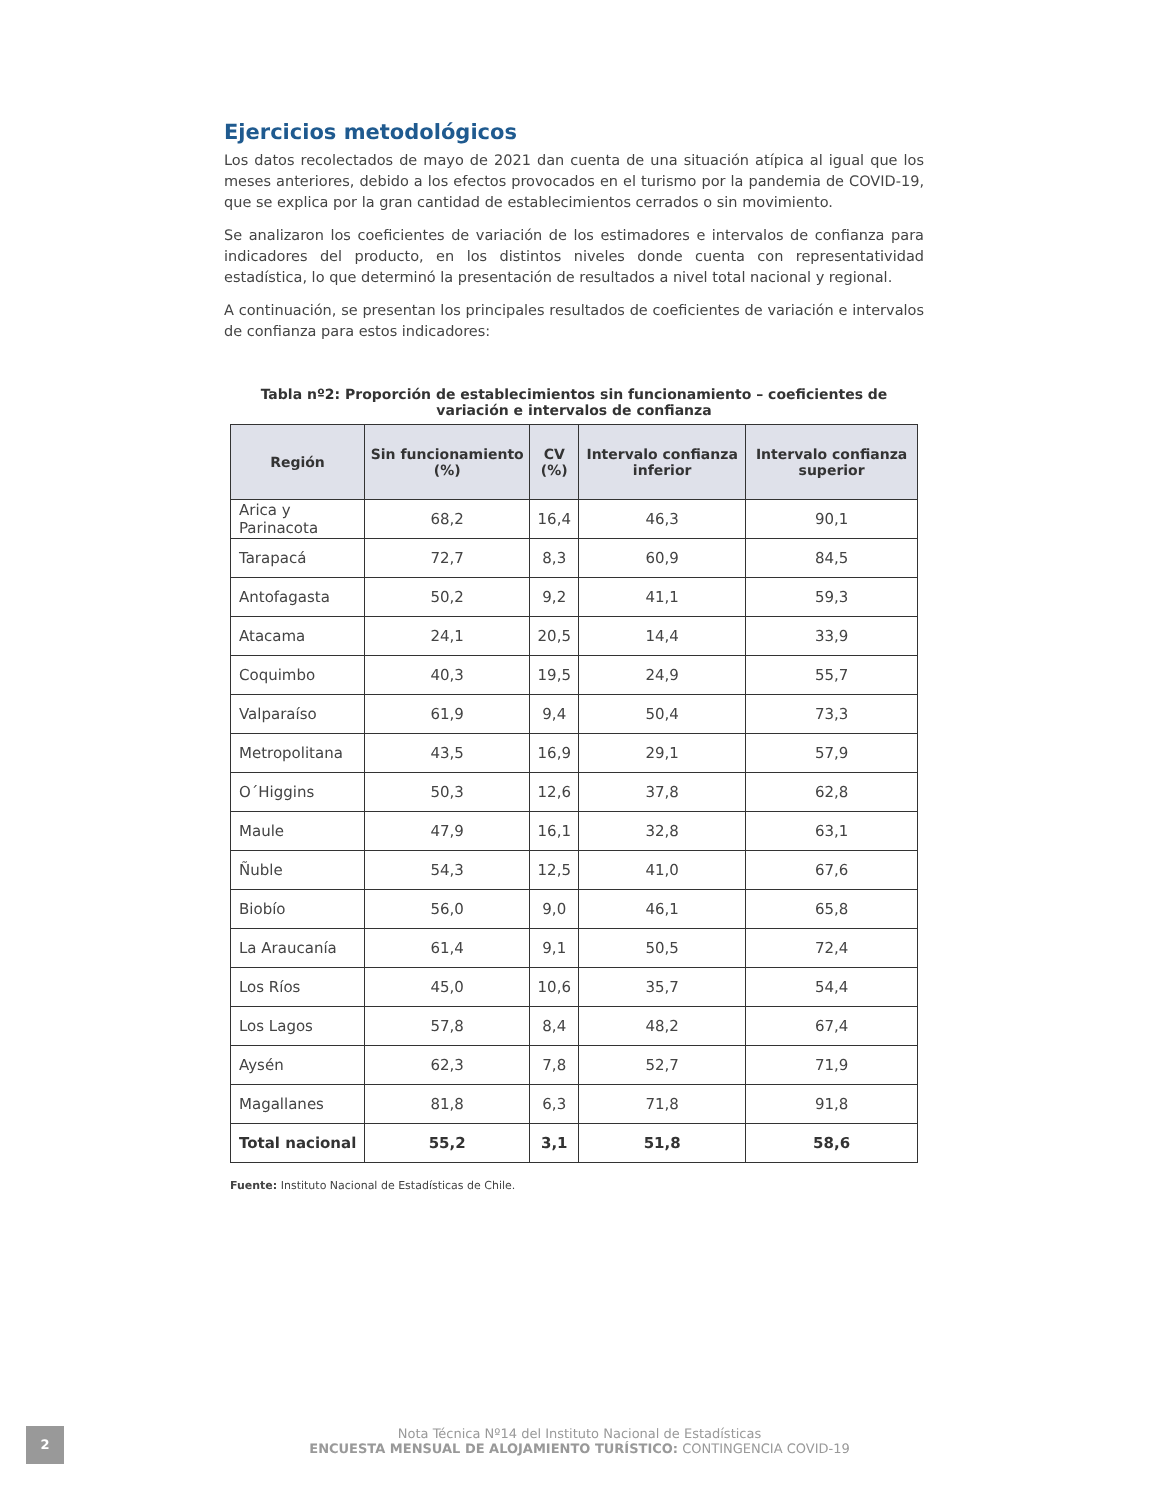Ejercicios metodológicos
Los datos recolectados de mayo de 2021 dan cuenta de una situación atípica al igual que los meses anteriores, debido a los efectos provocados en el turismo por la pandemia de COVID-19, que se explica por la gran cantidad de establecimientos cerrados o sin movimiento.
Se analizaron los coeficientes de variación de los estimadores e intervalos de confianza para indicadores del producto, en los distintos niveles donde cuenta con representatividad estadística, lo que determinó la presentación de resultados a nivel total nacional y regional.
A continuación, se presentan los principales resultados de coeficientes de variación e intervalos de confianza para estos indicadores:
Tabla nº2: Proporción de establecimientos sin funcionamiento – coeficientes de variación e intervalos de confianza
| Región | Sin funcionamiento (%) | CV (%) | Intervalo confianza inferior | Intervalo confianza superior |
| --- | --- | --- | --- | --- |
| Arica y Parinacota | 68,2 | 16,4 | 46,3 | 90,1 |
| Tarapacá | 72,7 | 8,3 | 60,9 | 84,5 |
| Antofagasta | 50,2 | 9,2 | 41,1 | 59,3 |
| Atacama | 24,1 | 20,5 | 14,4 | 33,9 |
| Coquimbo | 40,3 | 19,5 | 24,9 | 55,7 |
| Valparaíso | 61,9 | 9,4 | 50,4 | 73,3 |
| Metropolitana | 43,5 | 16,9 | 29,1 | 57,9 |
| O´Higgins | 50,3 | 12,6 | 37,8 | 62,8 |
| Maule | 47,9 | 16,1 | 32,8 | 63,1 |
| Ñuble | 54,3 | 12,5 | 41,0 | 67,6 |
| Biobío | 56,0 | 9,0 | 46,1 | 65,8 |
| La Araucanía | 61,4 | 9,1 | 50,5 | 72,4 |
| Los Ríos | 45,0 | 10,6 | 35,7 | 54,4 |
| Los Lagos | 57,8 | 8,4 | 48,2 | 67,4 |
| Aysén | 62,3 | 7,8 | 52,7 | 71,9 |
| Magallanes | 81,8 | 6,3 | 71,8 | 91,8 |
| Total nacional | 55,2 | 3,1 | 51,8 | 58,6 |
Fuente: Instituto Nacional de Estadísticas de Chile.
2
Nota Técnica Nº14 del Instituto Nacional de Estadísticas
ENCUESTA MENSUAL DE ALOJAMIENTO TURÍSTICO: CONTINGENCIA COVID-19